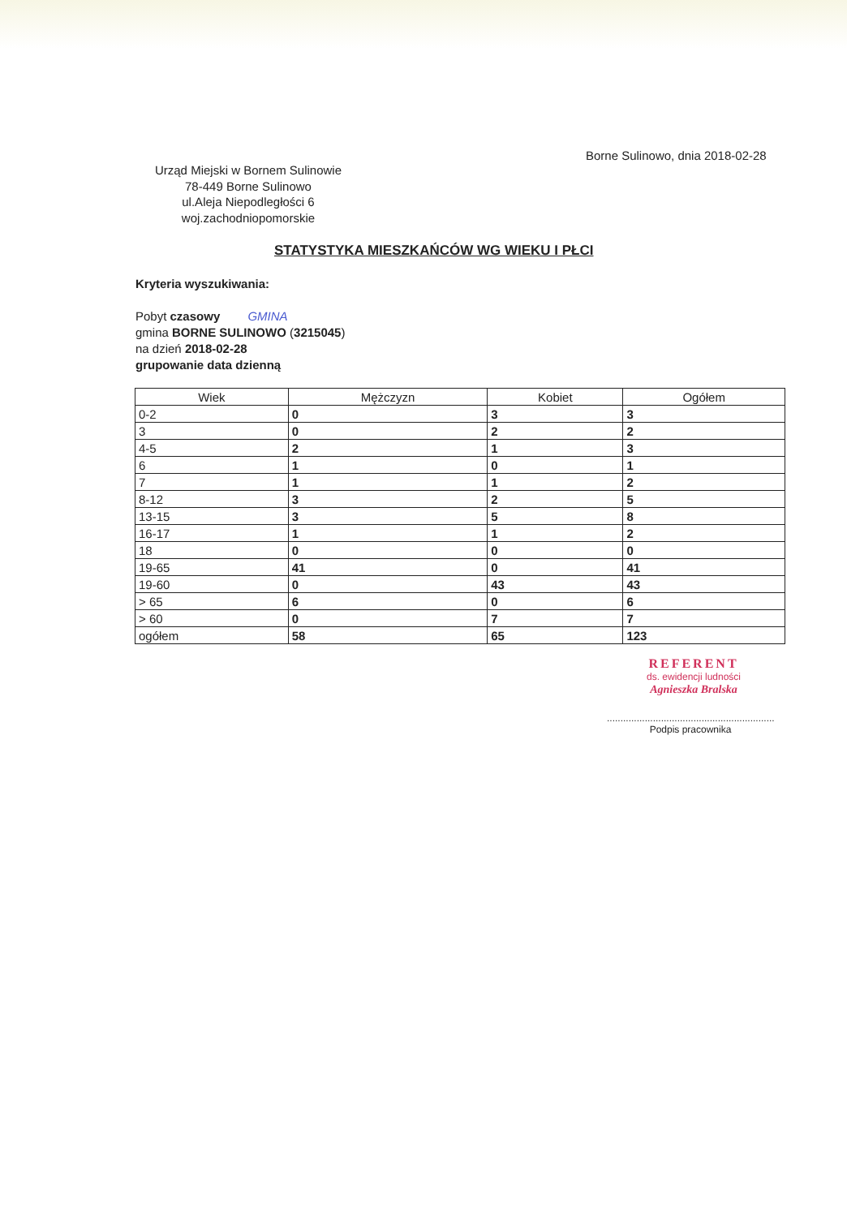Borne Sulinowo, dnia 2018-02-28
Urząd Miejski w Bornem Sulinowie
78-449 Borne Sulinowo
ul.Aleja Niepodległości 6
woj.zachodniopomorskie
STATYSTYKA MIESZKAŃCÓW WG WIEKU I PŁCI
Kryteria wyszukiwania:
Pobyt czasowy GMINA
gmina BORNE SULINOWO (3215045)
na dzień 2018-02-28
grupowanie data dzienną
| Wiek | Mężczyzn | Kobiet | Ogółem |
| --- | --- | --- | --- |
| 0-2 | 0 | 3 | 3 |
| 3 | 0 | 2 | 2 |
| 4-5 | 2 | 1 | 3 |
| 6 | 1 | 0 | 1 |
| 7 | 1 | 1 | 2 |
| 8-12 | 3 | 2 | 5 |
| 13-15 | 3 | 5 | 8 |
| 16-17 | 1 | 1 | 2 |
| 18 | 0 | 0 | 0 |
| 19-65 | 41 | 0 | 41 |
| 19-60 | 0 | 43 | 43 |
| > 65 | 6 | 0 | 6 |
| > 60 | 0 | 7 | 7 |
| ogółem | 58 | 65 | 123 |
REFERENT
ds. ewidencji ludności
Agnieszka Bralska
..............................................................
Podpis pracownika